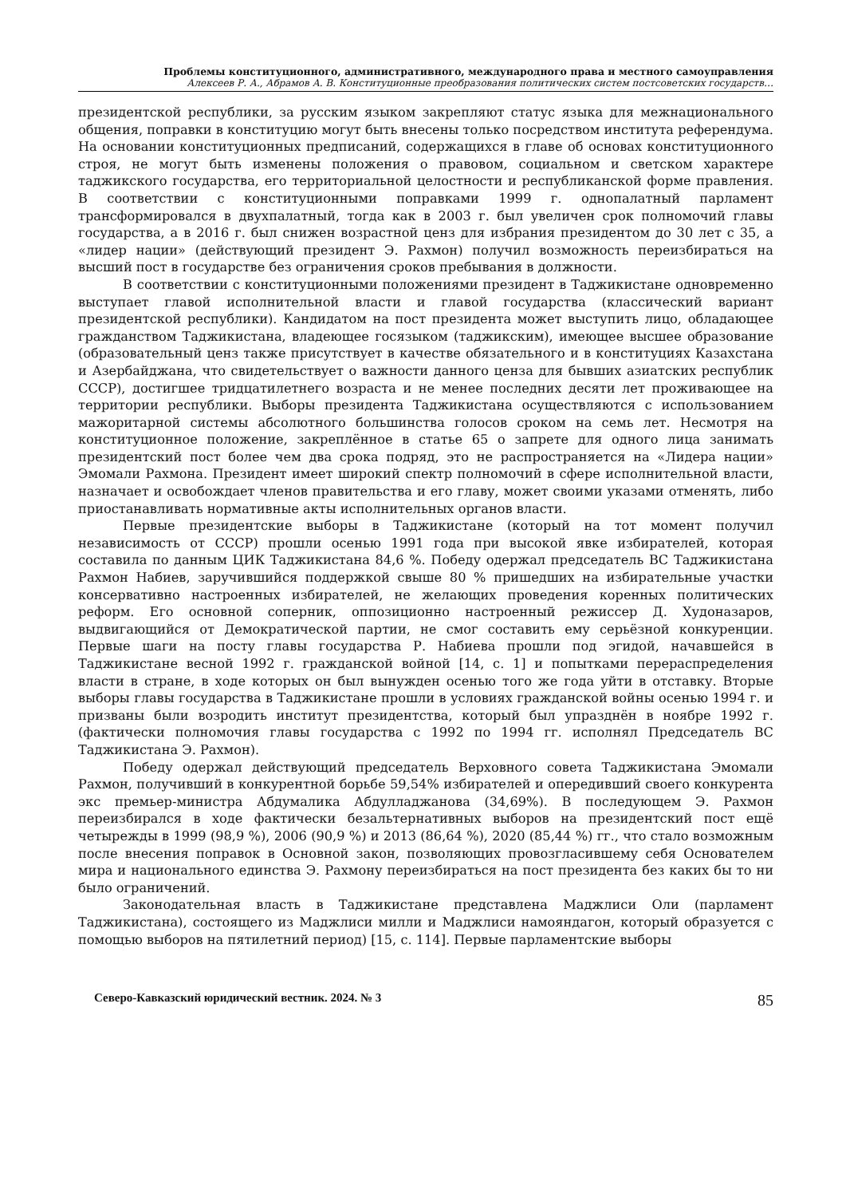Проблемы конституционного, административного, международного права и местного самоуправления
Алексеев Р. А., Абрамов А. В. Конституционные преобразования политических систем постсоветских государств…
президентской республики, за русским языком закрепляют статус языка для межнационального общения, поправки в конституцию могут быть внесены только посредством института референдума. На основании конституционных предписаний, содержащихся в главе об основах конституционного строя, не могут быть изменены положения о правовом, социальном и светском характере таджикского государства, его территориальной целостности и республиканской форме правления. В соответствии с конституционными поправками 1999 г. однопалатный парламент трансформировался в двухпалатный, тогда как в 2003 г. был увеличен срок полномочий главы государства, а в 2016 г. был снижен возрастной ценз для избрания президентом до 30 лет с 35, а «лидер нации» (действующий президент Э. Рахмон) получил возможность переизбираться на высший пост в государстве без ограничения сроков пребывания в должности.
В соответствии с конституционными положениями президент в Таджикистане одновременно выступает главой исполнительной власти и главой государства (классический вариант президентской республики). Кандидатом на пост президента может выступить лицо, обладающее гражданством Таджикистана, владеющее госязыком (таджикским), имеющее высшее образование (образовательный ценз также присутствует в качестве обязательного и в конституциях Казахстана и Азербайджана, что свидетельствует о важности данного ценза для бывших азиатских республик СССР), достигшее тридцатилетнего возраста и не менее последних десяти лет проживающее на территории республики. Выборы президента Таджикистана осуществляются с использованием мажоритарной системы абсолютного большинства голосов сроком на семь лет. Несмотря на конституционное положение, закреплённое в статье 65 о запрете для одного лица занимать президентский пост более чем два срока подряд, это не распространяется на «Лидера нации» Эмомали Рахмона. Президент имеет широкий спектр полномочий в сфере исполнительной власти, назначает и освобождает членов правительства и его главу, может своими указами отменять, либо приостанавливать нормативные акты исполнительных органов власти.
Первые президентские выборы в Таджикистане (который на тот момент получил независимость от СССР) прошли осенью 1991 года при высокой явке избирателей, которая составила по данным ЦИК Таджикистана 84,6 %. Победу одержал председатель ВС Таджикистана Рахмон Набиев, заручившийся поддержкой свыше 80 % пришедших на избирательные участки консервативно настроенных избирателей, не желающих проведения коренных политических реформ. Его основной соперник, оппозиционно настроенный режиссер Д. Худоназаров, выдвигающийся от Демократической партии, не смог составить ему серьёзной конкуренции. Первые шаги на посту главы государства Р. Набиева прошли под эгидой, начавшейся в Таджикистане весной 1992 г. гражданской войной [14, с. 1] и попытками перераспределения власти в стране, в ходе которых он был вынужден осенью того же года уйти в отставку. Вторые выборы главы государства в Таджикистане прошли в условиях гражданской войны осенью 1994 г. и призваны были возродить институт президентства, который был упразднён в ноябре 1992 г. (фактически полномочия главы государства с 1992 по 1994 гг. исполнял Председатель ВС Таджикистана Э. Рахмон).
Победу одержал действующий председатель Верховного совета Таджикистана Эмомали Рахмон, получивший в конкурентной борьбе 59,54% избирателей и опередивший своего конкурента экс премьер-министра Абдумалика Абдулладжанова (34,69%). В последующем Э. Рахмон переизбирался в ходе фактически безальтернативных выборов на президентский пост ещё четырежды в 1999 (98,9 %), 2006 (90,9 %) и 2013 (86,64 %), 2020 (85,44 %) гг., что стало возможным после внесения поправок в Основной закон, позволяющих провозгласившему себя Основателем мира и национального единства Э. Рахмону переизбираться на пост президента без каких бы то ни было ограничений.
Законодательная власть в Таджикистане представлена Маджлиси Оли (парламент Таджикистана), состоящего из Маджлиси милли и Маджлиси намояндагон, который образуется с помощью выборов на пятилетний период) [15, с. 114]. Первые парламентские выборы
Северо-Кавказский юридический вестник. 2024. № 3 85